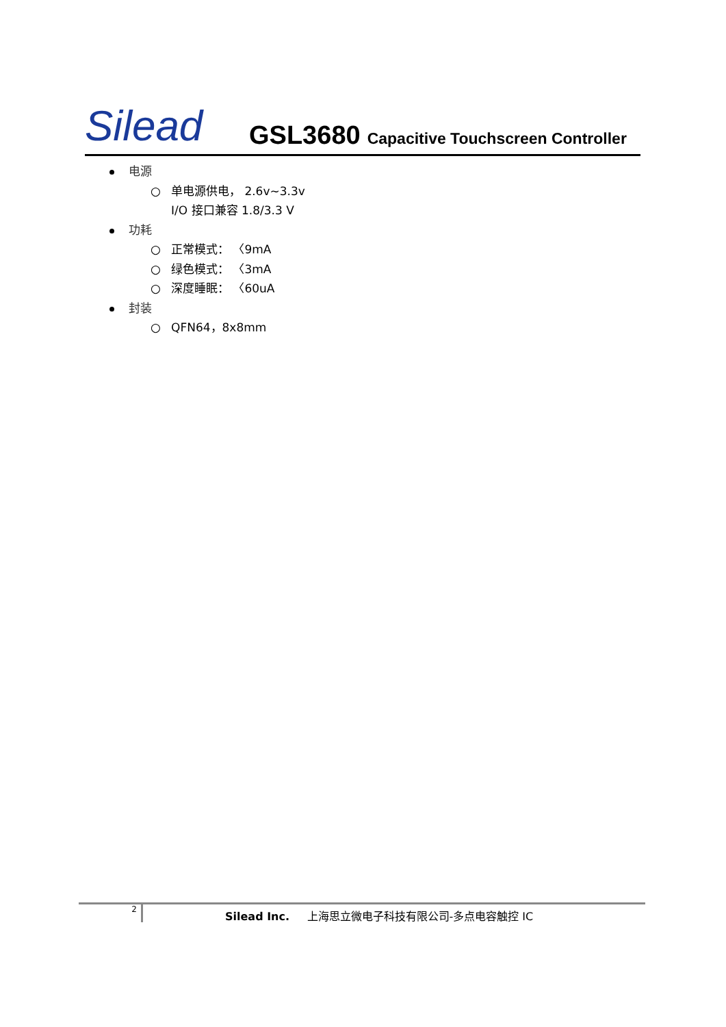Silead
GSL3680
Capacitive Touchscreen Controller
电源
○ 单电源供电， 2.6v~3.3v
I/O 接口兼容 1.8/3.3 V
功耗
○ 正常模式： 〈9mA
○ 绿色模式： 〈3mA
○ 深度睡眠： 〈60uA
封装
○ QFN64，8x8mm
2
Silead Inc. 上海思立微电子科技有限公司-多点电容触控 IC